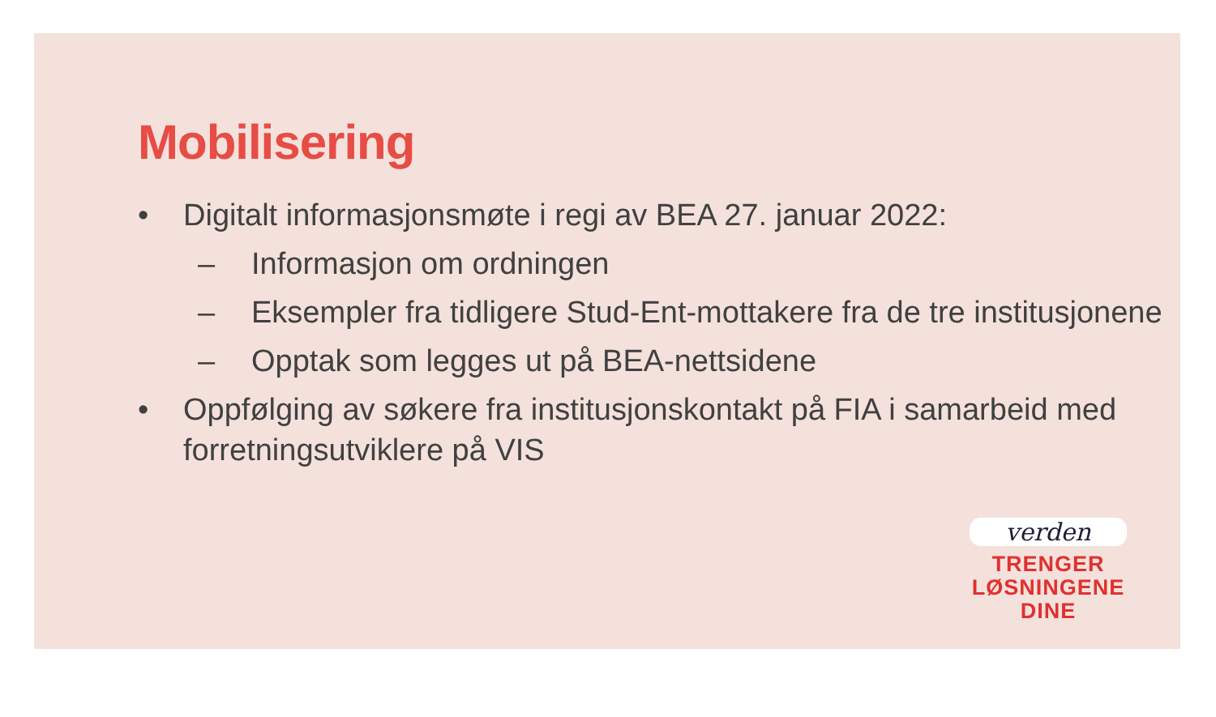Mobilisering
• Digitalt informasjonsmøte i regi av BEA 27. januar 2022:
– Informasjon om ordningen
– Eksempler fra tidligere Stud-Ent-mottakere fra de tre institusjonene
– Opptak som legges ut på BEA-nettsidene
• Oppfølging av søkere fra institusjonskontakt på FIA i samarbeid med forretningsutviklere på VIS
verden
TRENGER
LØSNINGENE
DINE